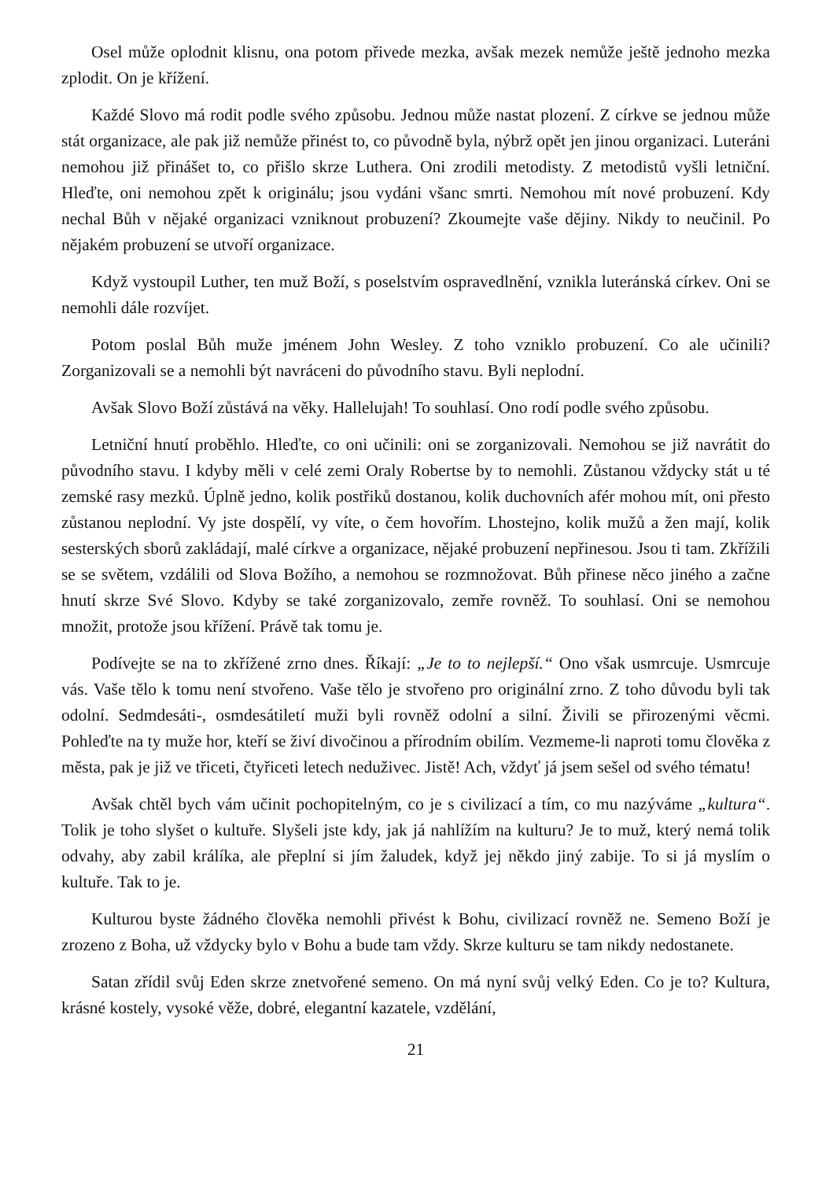Osel může oplodnit klisnu, ona potom přivede mezka, avšak mezek nemůže ještě jednoho mezka zplodit. On je křížení.
Každé Slovo má rodit podle svého způsobu. Jednou může nastat plození. Z církve se jednou může stát organizace, ale pak již nemůže přinést to, co původně byla, nýbrž opět jen jinou organizaci. Luteráni nemohou již přinášet to, co přišlo skrze Luthera. Oni zrodili metodisty. Z metodistů vyšli letniční. Hleďte, oni nemohou zpět k originálu; jsou vydáni všanc smrti. Nemohou mít nové probuzení. Kdy nechal Bůh v nějaké organizaci vzniknout probuzení? Zkoumejte vaše dějiny. Nikdy to neučinil. Po nějakém probuzení se utvoří organizace.
Když vystoupil Luther, ten muž Boží, s poselstvím ospravedlnění, vznikla luteránská církev. Oni se nemohli dále rozvíjet.
Potom poslal Bůh muže jménem John Wesley. Z toho vzniklo probuzení. Co ale učinili? Zorganizovali se a nemohli být navráceni do původního stavu. Byli neplodní.
Avšak Slovo Boží zůstává na věky. Hallelujah! To souhlasí. Ono rodí podle svého způsobu.
Letniční hnutí proběhlo. Hleďte, co oni učinili: oni se zorganizovali. Nemohou se již navrátit do původního stavu. I kdyby měli v celé zemi Oraly Robertse by to nemohli. Zůstanou vždycky stát u té zemské rasy mezků. Úplně jedno, kolik postřiků dostanou, kolik duchovních afér mohou mít, oni přesto zůstanou neplodní. Vy jste dospělí, vy víte, o čem hovořím. Lhostejno, kolik mužů a žen mají, kolik sesterských sborů zakládají, malé církve a organizace, nějaké probuzení nepřinesou. Jsou ti tam. Zkřížili se se světem, vzdálili od Slova Božího, a nemohou se rozmnožovat. Bůh přinese něco jiného a začne hnutí skrze Své Slovo. Kdyby se také zorganizovalo, zemře rovněž. To souhlasí. Oni se nemohou množit, protože jsou křížení. Právě tak tomu je.
Podívejte se na to zkřížené zrno dnes. Říkají: „Je to to nejlepší.“ Ono však usmrcuje. Usmrcuje vás. Vaše tělo k tomu není stvořeno. Vaše tělo je stvořeno pro originální zrno. Z toho důvodu byli tak odolní. Sedmdesáti-, osmdesátiletí muži byli rovněž odolní a silní. Živili se přirozenými věcmi. Pohleďte na ty muže hor, kteří se živí divočinou a přírodním obilím. Vezmeme-li naproti tomu člověka z města, pak je již ve třiceti, čtyřiceti letech neduživec. Jistě! Ach, vždyť já jsem sešel od svého tématu!
Avšak chtěl bych vám učinit pochopitelným, co je s civilizací a tím, co mu nazýváme „kultura“. Tolik je toho slyšet o kultuře. Slyšeli jste kdy, jak já nahlížím na kulturu? Je to muž, který nemá tolik odvahy, aby zabil králíka, ale přeplní si jím žaludek, když jej někdo jiný zabije. To si já myslím o kultuře. Tak to je.
Kulturou byste žádného člověka nemohli přivést k Bohu, civilizací rovněž ne. Semeno Boží je zrozeno z Boha, už vždycky bylo v Bohu a bude tam vždy. Skrze kulturu se tam nikdy nedostanete.
Satan zřídil svůj Eden skrze znetvořené semeno. On má nyní svůj velký Eden. Co je to? Kultura, krásné kostely, vysoké věže, dobré, elegantní kazatele, vzdělání,
21